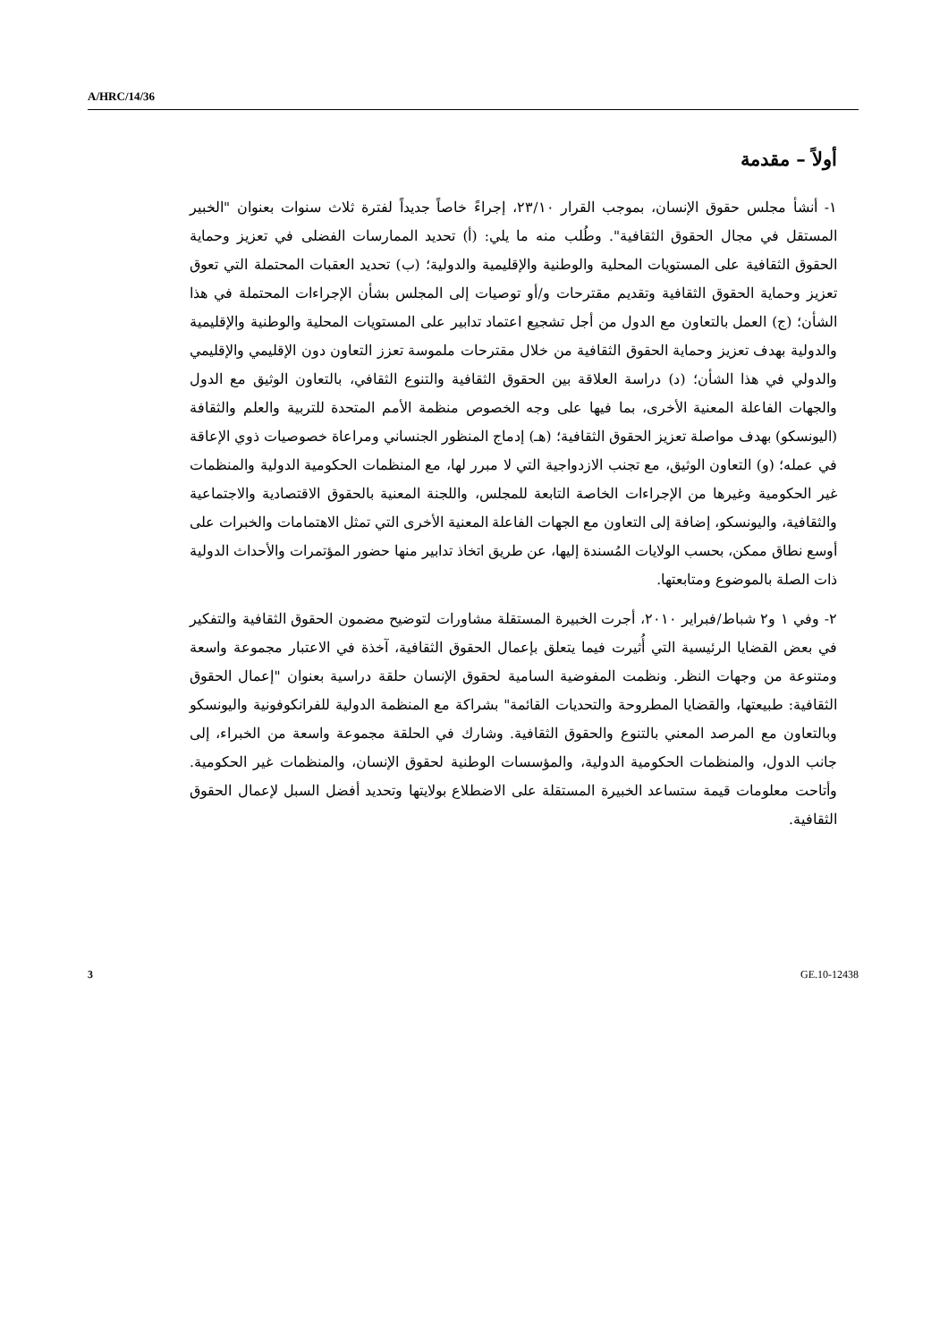A/HRC/14/36
أولاً – مقدمة
١- أنشأ مجلس حقوق الإنسان، بموجب القرار ٢٣/١٠، إجراءً خاصاً جديداً لفترة ثلاث سنوات بعنوان "الخبير المستقل في مجال الحقوق الثقافية". وطُلب منه ما يلي: (أ) تحديد الممارسات الفضلى في تعزيز وحماية الحقوق الثقافية على المستويات المحلية والوطنية والإقليمية والدولية؛ (ب) تحديد العقبات المحتملة التي تعوق تعزيز وحماية الحقوق الثقافية وتقديم مقترحات و/أو توصيات إلى المجلس بشأن الإجراءات المحتملة في هذا الشأن؛ (ج) العمل بالتعاون مع الدول من أجل تشجيع اعتماد تدابير على المستويات المحلية والوطنية والإقليمية والدولية بهدف تعزيز وحماية الحقوق الثقافية من خلال مقترحات ملموسة تعزز التعاون دون الإقليمي والإقليمي والدولي في هذا الشأن؛ (د) دراسة العلاقة بين الحقوق الثقافية والتنوع الثقافي، بالتعاون الوثيق مع الدول والجهات الفاعلة المعنية الأخرى، بما فيها على وجه الخصوص منظمة الأمم المتحدة للتربية والعلم والثقافة (اليونسكو) بهدف مواصلة تعزيز الحقوق الثقافية؛ (هـ) إدماج المنظور الجنساني ومراعاة خصوصيات ذوي الإعاقة في عمله؛ (و) التعاون الوثيق، مع تجنب الازدواجية التي لا مبرر لها، مع المنظمات الحكومية الدولية والمنظمات غير الحكومية وغيرها من الإجراءات الخاصة التابعة للمجلس، واللجنة المعنية بالحقوق الاقتصادية والاجتماعية والثقافية، واليونسكو، إضافة إلى التعاون مع الجهات الفاعلة المعنية الأخرى التي تمثل الاهتمامات والخبرات على أوسع نطاق ممكن، بحسب الولايات المُسندة إليها، عن طريق اتخاذ تدابير منها حضور المؤتمرات والأحداث الدولية ذات الصلة بالموضوع ومتابعتها.
٢- وفي ١ و٢ شباط/فبراير ٢٠١٠، أجرت الخبيرة المستقلة مشاورات لتوضيح مضمون الحقوق الثقافية والتفكير في بعض القضايا الرئيسية التي أُثيرت فيما يتعلق بإعمال الحقوق الثقافية، آخذة في الاعتبار مجموعة واسعة ومتنوعة من وجهات النظر. ونظمت المفوضية السامية لحقوق الإنسان حلقة دراسية بعنوان "إعمال الحقوق الثقافية: طبيعتها، والقضايا المطروحة والتحديات القائمة" بشراكة مع المنظمة الدولية للفرانكوفونية واليونسكو وبالتعاون مع المرصد المعني بالتنوع والحقوق الثقافية. وشارك في الحلقة مجموعة واسعة من الخبراء، إلى جانب الدول، والمنظمات الحكومية الدولية، والمؤسسات الوطنية لحقوق الإنسان، والمنظمات غير الحكومية. وأتاحت معلومات قيمة ستساعد الخبيرة المستقلة على الاضطلاع بولايتها وتحديد أفضل السبل لإعمال الحقوق الثقافية.
3 GE.10-12438